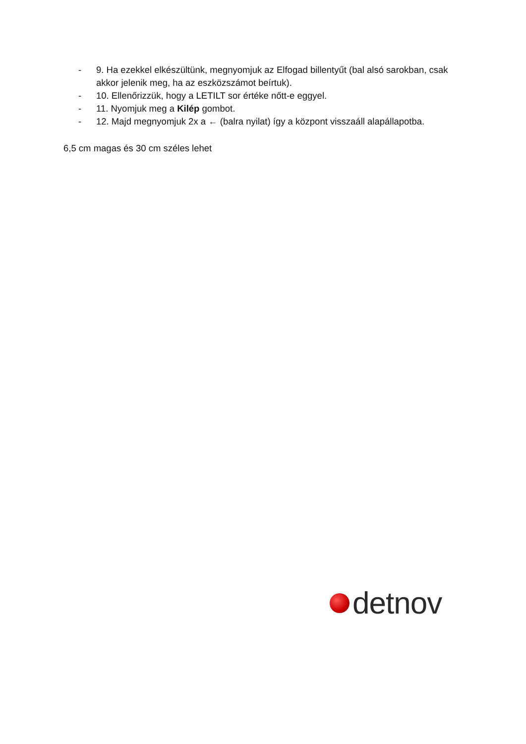- 9. Ha ezekkel elkészültünk, megnyomjuk az Elfogad billentyűt (bal alsó sarokban, csak akkor jelenik meg, ha az eszközszámot beírtuk).
- 10. Ellenőrizzük, hogy a LETILT sor értéke nőtt-e eggyel.
- 11. Nyomjuk meg a Kilép gombot.
- 12. Majd megnyomjuk 2x a ← (balra nyilat) így a központ visszaáll alapállapotba.
6,5 cm magas és 30 cm széles lehet
detnov